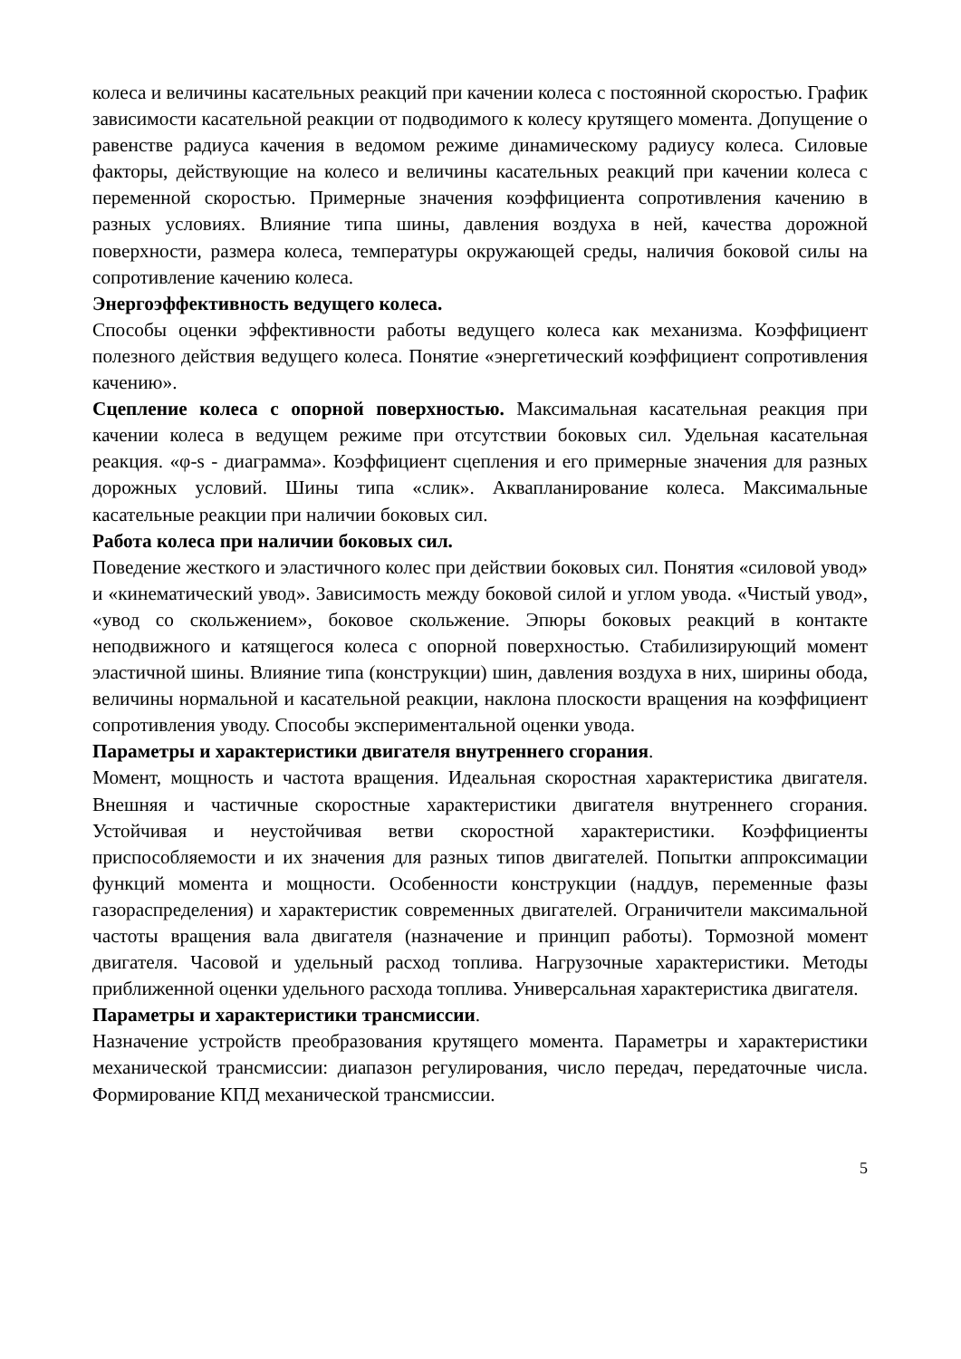колеса и величины касательных реакций при качении колеса с постоянной скоростью. График зависимости касательной реакции от подводимого к колесу крутящего момента. Допущение о равенстве радиуса качения в ведомом режиме динамическому радиусу колеса. Силовые факторы, действующие на колесо и величины касательных реакций при качении колеса с переменной скоростью. Примерные значения коэффициента сопротивления качению в разных условиях. Влияние типа шины, давления воздуха в ней, качества дорожной поверхности, размера колеса, температуры окружающей среды, наличия боковой силы на сопротивление качению колеса.
Энергоэффективность ведущего колеса.
Способы оценки эффективности работы ведущего колеса как механизма. Коэффициент полезного действия ведущего колеса. Понятие «энергетический коэффициент сопротивления качению».
Сцепление колеса с опорной поверхностью. Максимальная касательная реакция при качении колеса в ведущем режиме при отсутствии боковых сил. Удельная касательная реакция. «φ-s - диаграмма». Коэффициент сцепления и его примерные значения для разных дорожных условий. Шины типа «слик». Аквапланирование колеса. Максимальные касательные реакции при наличии боковых сил.
Работа колеса при наличии боковых сил.
Поведение жесткого и эластичного колес при действии боковых сил. Понятия «силовой увод» и «кинематический увод». Зависимость между боковой силой и углом увода. «Чистый увод», «увод со скольжением», боковое скольжение. Эпюры боковых реакций в контакте неподвижного и катящегося колеса с опорной поверхностью. Стабилизирующий момент эластичной шины. Влияние типа (конструкции) шин, давления воздуха в них, ширины обода, величины нормальной и касательной реакции, наклона плоскости вращения на коэффициент сопротивления уводу. Способы экспериментальной оценки увода.
Параметры и характеристики двигателя внутреннего сгорания.
Момент, мощность и частота вращения. Идеальная скоростная характеристика двигателя. Внешняя и частичные скоростные характеристики двигателя внутреннего сгорания. Устойчивая и неустойчивая ветви скоростной характеристики. Коэффициенты приспособляемости и их значения для разных типов двигателей. Попытки аппроксимации функций момента и мощности. Особенности конструкции (наддув, переменные фазы газораспределения) и характеристик современных двигателей. Ограничители максимальной частоты вращения вала двигателя (назначение и принцип работы). Тормозной момент двигателя. Часовой и удельный расход топлива. Нагрузочные характеристики. Методы приближенной оценки удельного расхода топлива. Универсальная характеристика двигателя.
Параметры и характеристики трансмиссии.
Назначение устройств преобразования крутящего момента. Параметры и характеристики механической трансмиссии: диапазон регулирования, число передач, передаточные числа. Формирование КПД механической трансмиссии.
5